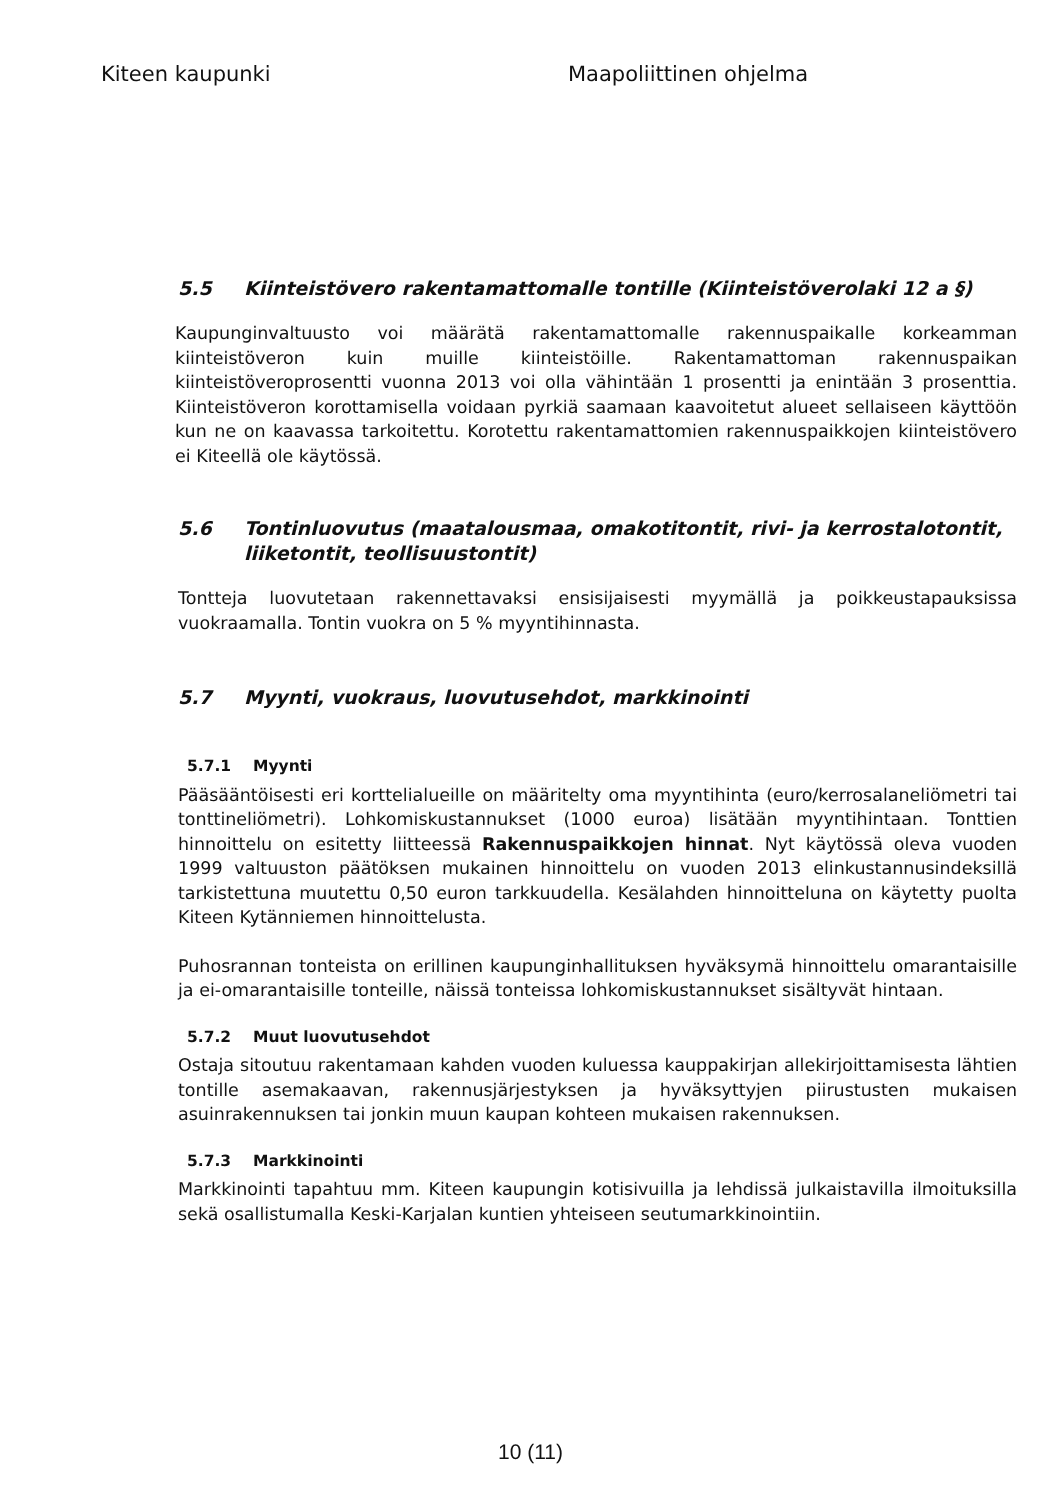Kiteen kaupunki Maapoliittinen ohjelma
5.5 Kiinteistövero rakentamattomalle tontille (Kiinteistöverolaki 12 a §)
Kaupunginvaltuusto voi määrätä rakentamattomalle rakennuspaikalle korkeamman kiinteistöveron kuin muille kiinteistöille. Rakentamattoman rakennuspaikan kiinteistöveroprosentti vuonna 2013 voi olla vähintään 1 prosentti ja enintään 3 prosenttia. Kiinteistöveron korottamisella voidaan pyrkiä saamaan kaavoitetut alueet sellaiseen käyttöön kun ne on kaavassa tarkoitettu. Korotettu rakentamattomien rakennuspaikkojen kiinteistövero ei Kiteellä ole käytössä.
5.6 Tontinluovutus (maatalousmaa, omakotitontit, rivi- ja kerrostalotontit, liiketontit, teollisuustontit)
Tontteja luovutetaan rakennettavaksi ensisijaisesti myymällä ja poikkeustapauksissa vuokraamalla. Tontin vuokra on 5 % myyntihinnasta.
5.7 Myynti, vuokraus, luovutusehdot, markkinointi
5.7.1 Myynti
Pääsääntöisesti eri korttelialueille on määritelty oma myyntihinta (euro/kerrosalaneliömetri tai tonttineliömetri). Lohkomiskustannukset (1000 euroa) lisätään myyntihintaan. Tonttien hinnoittelu on esitetty liitteessä Rakennuspaikkojen hinnat. Nyt käytössä oleva vuoden 1999 valtuuston päätöksen mukainen hinnoittelu on vuoden 2013 elinkustannusindeksillä tarkistettuna muutettu 0,50 euron tarkkuudella. Kesälahden hinnoitteluna on käytetty puolta Kiteen Kytänniemen hinnoittelusta.
Puhosrannan tonteista on erillinen kaupunginhallituksen hyväksymä hinnoittelu omarantaisille ja ei-omarantaisille tonteille, näissä tonteissa lohkomiskustannukset sisältyvät hintaan.
5.7.2 Muut luovutusehdot
Ostaja sitoutuu rakentamaan kahden vuoden kuluessa kauppakirjan allekirjoittamisesta lähtien tontille asemakaavan, rakennusjärjestyksen ja hyväksyttyjen piirustusten mukaisen asuinrakennuksen tai jonkin muun kaupan kohteen mukaisen rakennuksen.
5.7.3 Markkinointi
Markkinointi tapahtuu mm. Kiteen kaupungin kotisivuilla ja lehdissä julkaistavilla ilmoituksilla sekä osallistumalla Keski-Karjalan kuntien yhteiseen seutumarkkinointiin.
10 (11)